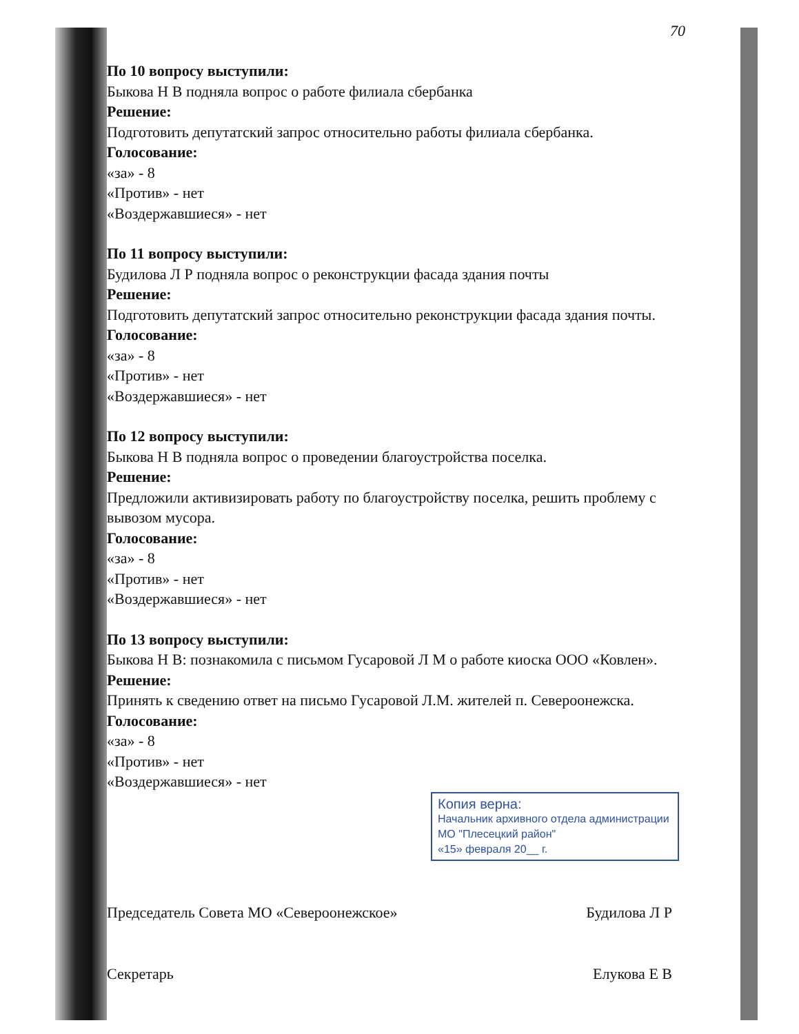70
По 10 вопросу выступили:
Быкова Н В подняла вопрос о работе филиала сбербанка
Решение:
Подготовить депутатский запрос относительно работы филиала сбербанка.
Голосование:
«за» - 8
«Против» - нет
«Воздержавшиеся» - нет
По 11 вопросу выступили:
Будилова Л Р подняла вопрос о реконструкции фасада здания почты
Решение:
Подготовить депутатский запрос относительно реконструкции фасада здания почты.
Голосование:
«за» - 8
«Против» - нет
«Воздержавшиеся» - нет
По 12 вопросу выступили:
Быкова Н В подняла вопрос о проведении благоустройства поселка.
Решение:
Предложили активизировать работу по благоустройству поселка, решить проблему с вывозом мусора.
Голосование:
«за» - 8
«Против» - нет
«Воздержавшиеся» - нет
По 13 вопросу выступили:
Быкова Н В: познакомила с письмом Гусаровой Л М о работе киоска ООО «Ковлен».
Решение:
Принять к сведению ответ на письмо Гусаровой Л.М. жителей п. Североонежска.
Голосование:
«за» - 8
«Против» - нет
«Воздержавшиеся» - нет
Копия верна:
Начальник архивного отдела администрации МО "Плесецкий район"
«15» февраля 20__ г.
Председатель Совета МО «Североонежское» Будилова Л Р
Секретарь Елукова Е В